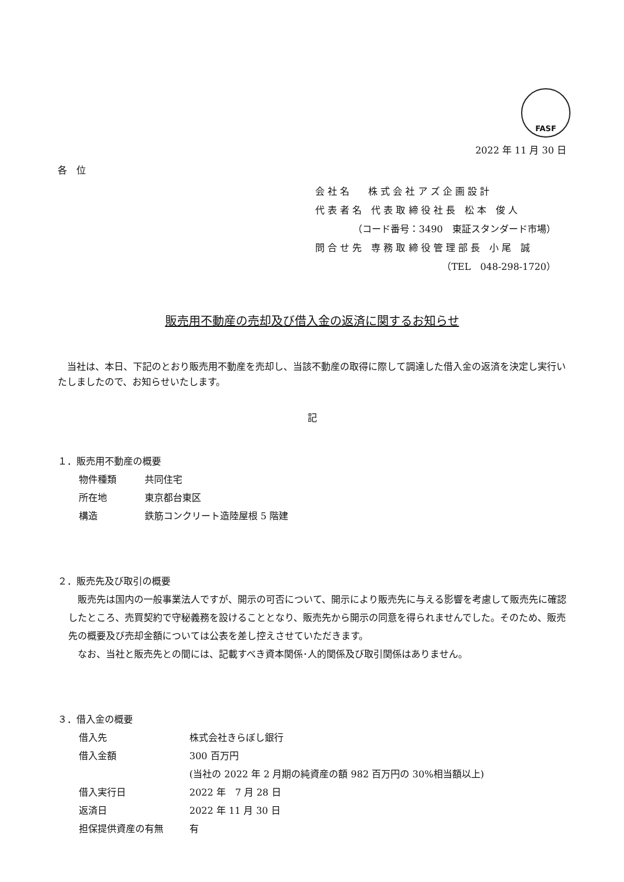FASF
2022 年 11 月 30 日
各　位
会 社 名　　株 式 会 社 ア ズ 企 画 設 計
代 表 者 名　代 表 取 締 役 社 長　松 本　俊 人
（コード番号：3490　東証スタンダード市場）
問 合 せ 先　専 務 取 締 役 管 理 部 長　小 尾　誠
（TEL　048-298-1720）
販売用不動産の売却及び借入金の返済に関するお知らせ
　当社は、本日、下記のとおり販売用不動産を売却し、当該不動産の取得に際して調達した借入金の返済を決定し実行いたしましたので、お知らせいたします。
記
１．販売用不動産の概要
| 物件種類 | 共同住宅 |
| 所在地 | 東京都台東区 |
| 構造 | 鉄筋コンクリート造陸屋根 5 階建 |
２．販売先及び取引の概要
　販売先は国内の一般事業法人ですが、開示の可否について、開示により販売先に与える影響を考慮して販売先に確認したところ、売買契約で守秘義務を設けることとなり、販売先から開示の同意を得られませんでした。そのため、販売先の概要及び売却金額については公表を差し控えさせていただきます。
　なお、当社と販売先との間には、記載すべき資本関係･人的関係及び取引関係はありません。
３．借入金の概要
| 借入先 | 株式会社きらぼし銀行 |
| 借入金額 | 300 百万円 |
| | (当社の 2022 年 2 月期の純資産の額 982 百万円の 30%相当額以上) |
| 借入実行日 | 2022 年 7 月 28 日 |
| 返済日 | 2022 年 11 月 30 日 |
| 担保提供資産の有無 | 有 |